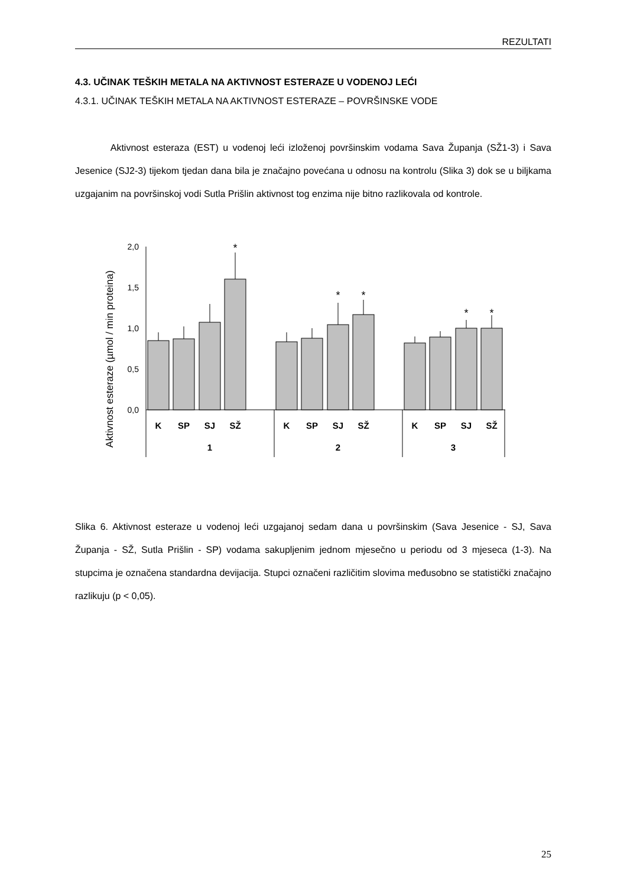REZULTATI
4.3. UČINAK TEŠKIH METALA NA AKTIVNOST ESTERAZE U VODENOJ LEĆI
4.3.1. UČINAK TEŠKIH METALA NA AKTIVNOST ESTERAZE – POVRŠINSKE VODE
Aktivnost esteraza (EST) u vodenoj leći izloženoj površinskim vodama Sava Županja (SŽ1-3) i Sava Jesenice (SJ2-3) tijekom tjedan dana bila je značajno povećana u odnosu na kontrolu (Slika 3) dok se u biljkama uzgajanim na površinskoj vodi Sutla Prišlin aktivnost tog enzima nije bitno razlikovala od kontrole.
Aktivnost esteraze (µmol / min proteina)
2,0
1,5
1,0
0,5
0,0
*
*
*
*
*
K
SP
SJ
SŽ
K
SP
SJ
SŽ
K
SP
SJ
SŽ
1
2
3
Slika 6. Aktivnost esteraze u vodenoj leći uzgajanoj sedam dana u površinskim (Sava Jesenice - SJ, Sava Županja - SŽ, Sutla Prišlin - SP) vodama sakupljenim jednom mjesečno u periodu od 3 mjeseca (1-3). Na stupcima je označena standardna devijacija. Stupci označeni različitim slovima međusobno se statistički značajno razlikuju (p < 0,05).
25